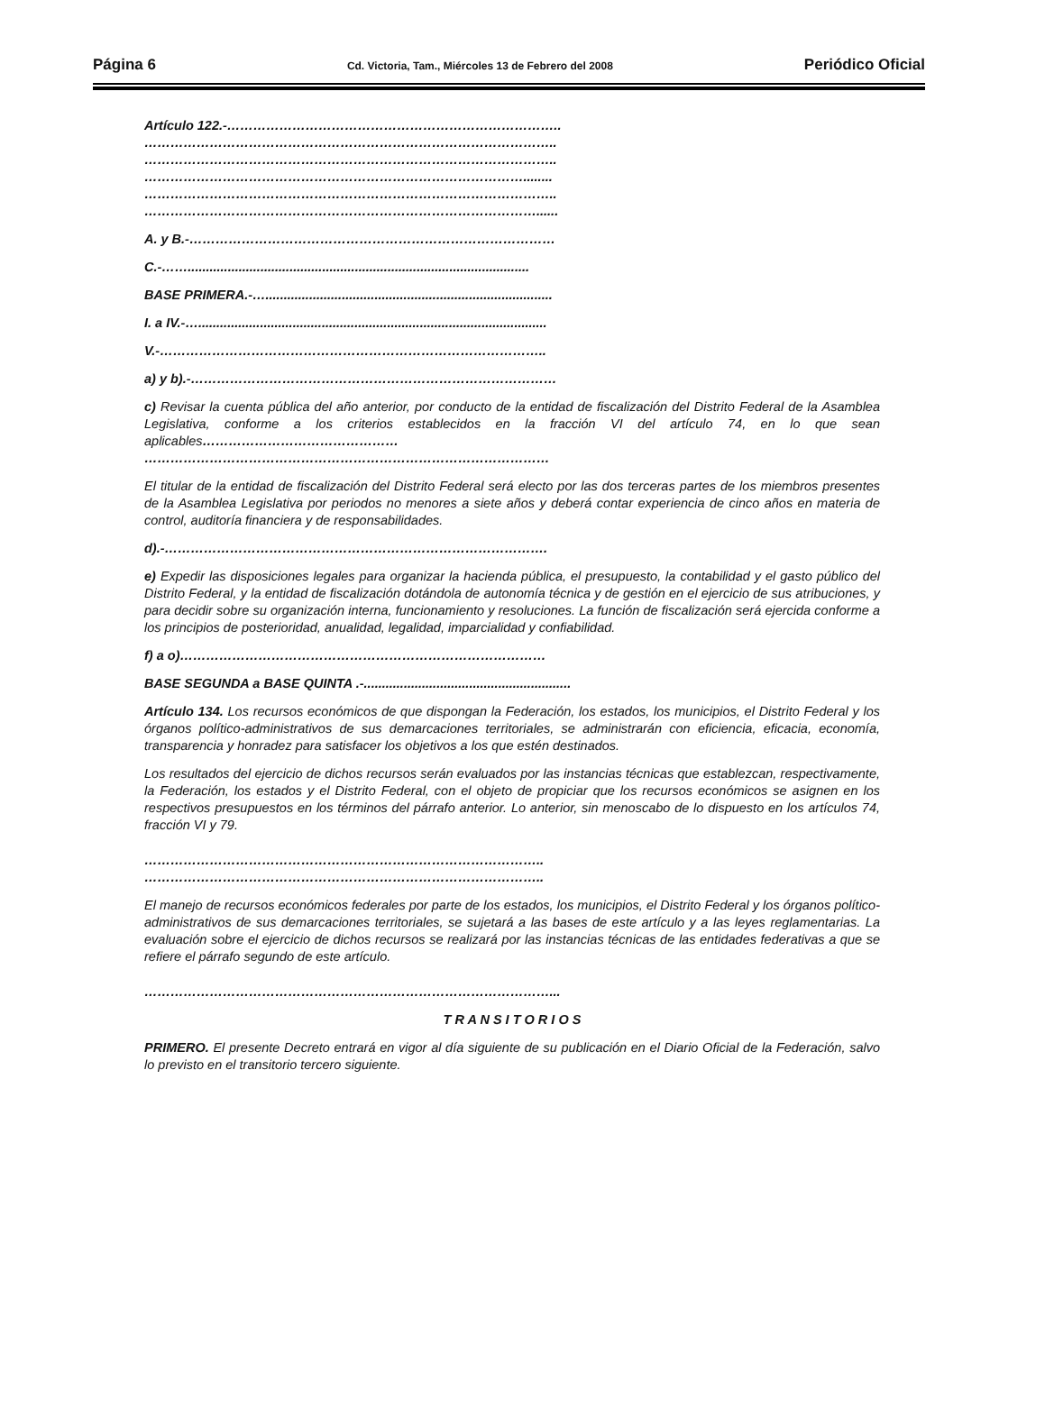Página 6 Cd. Victoria, Tam., Miércoles 13 de Febrero del 2008 Periódico Oficial
Artículo 122.-…………………………………………………………………..
…………………………………………………………………………………..
…………………………………………………………………………………..
……………………………………………………………………………........
…………………………………………………………………………………..
………………………………………………………………………………......
A. y B.-…………………………………………………………………………
C.-……..............................................................................................
BASE PRIMERA.-…...............................................................................
I. a IV.-…................................................................................................
V.-……………………………………………………………………………..
a) y b).-…………………………………………………………………………
c) Revisar la cuenta pública del año anterior, por conducto de la entidad de fiscalización del Distrito Federal de la Asamblea Legislativa, conforme a los criterios establecidos en la fracción VI del artículo 74, en lo que sean aplicables………………………………………
…………………………………………………………………………………
El titular de la entidad de fiscalización del Distrito Federal será electo por las dos terceras partes de los miembros presentes de la Asamblea Legislativa por periodos no menores a siete años y deberá contar experiencia de cinco años en materia de control, auditoría financiera y de responsabilidades.
d).-…………………………………………………………………………….
e) Expedir las disposiciones legales para organizar la hacienda pública, el presupuesto, la contabilidad y el gasto público del Distrito Federal, y la entidad de fiscalización dotándola de autonomía técnica y de gestión en el ejercicio de sus atribuciones, y para decidir sobre su organización interna, funcionamiento y resoluciones. La función de fiscalización será ejercida conforme a los principios de posterioridad, anualidad, legalidad, imparcialidad y confiabilidad.
f) a o)…………………………………………………………………………
BASE SEGUNDA a BASE QUINTA .-.........................................................
Artículo 134. Los recursos económicos de que dispongan la Federación, los estados, los municipios, el Distrito Federal y los órganos político-administrativos de sus demarcaciones territoriales, se administrarán con eficiencia, eficacia, economía, transparencia y honradez para satisfacer los objetivos a los que estén destinados.
Los resultados del ejercicio de dichos recursos serán evaluados por las instancias técnicas que establezcan, respectivamente, la Federación, los estados y el Distrito Federal, con el objeto de propiciar que los recursos económicos se asignen en los respectivos presupuestos en los términos del párrafo anterior. Lo anterior, sin menoscabo de lo dispuesto en los artículos 74, fracción VI y 79.
………………………………………………………………………………..
………………………………………………………………………………..
El manejo de recursos económicos federales por parte de los estados, los municipios, el Distrito Federal y los órganos político-administrativos de sus demarcaciones territoriales, se sujetará a las bases de este artículo y a las leyes reglamentarias. La evaluación sobre el ejercicio de dichos recursos se realizará por las instancias técnicas de las entidades federativas a que se refiere el párrafo segundo de este artículo.
…………………………………………………………………………………...
T R A N S I T O R I O S
PRIMERO. El presente Decreto entrará en vigor al día siguiente de su publicación en el Diario Oficial de la Federación, salvo lo previsto en el transitorio tercero siguiente.